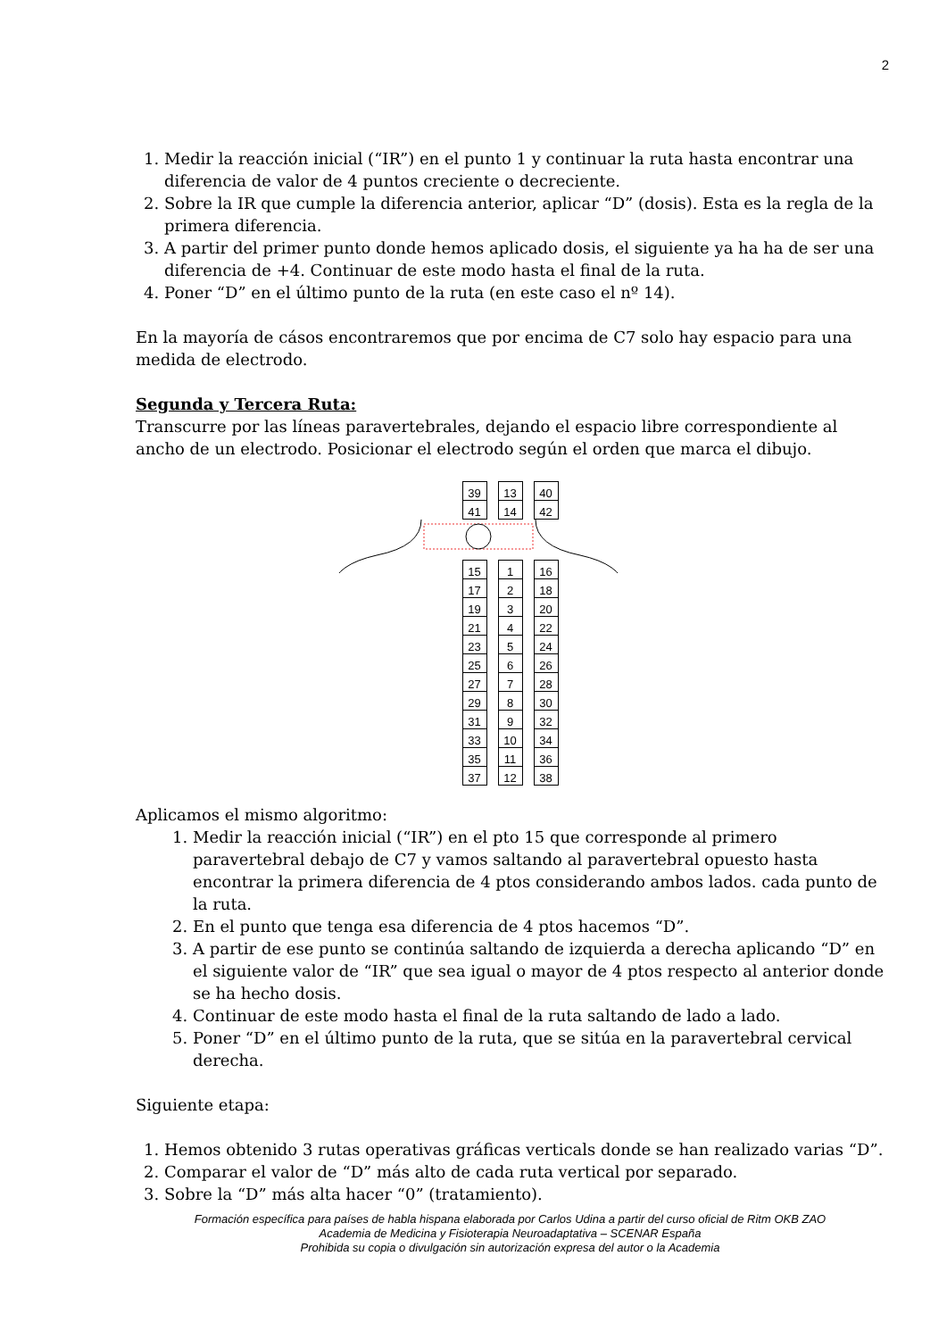2
1. Medir la reacción inicial (“IR”) en el punto 1 y continuar la ruta hasta encontrar una diferencia de valor de 4 puntos creciente o decreciente.
2. Sobre la IR que cumple la diferencia anterior, aplicar “D” (dosis). Esta es la regla de la primera diferencia.
3. A partir del primer punto donde hemos aplicado dosis, el siguiente ya ha ha de ser una diferencia de +4. Continuar de este modo hasta el final de la ruta.
4. Poner “D” en el último punto de la ruta (en este caso el nº 14).
En la mayoría de cásos encontraremos que por encima de C7 solo hay espacio para una medida de electrodo.
Segunda y Tercera Ruta:
Transcurre por las líneas paravertebrales, dejando el espacio libre correspondiente al ancho de un electrodo. Posicionar el electrodo según el orden que marca el dibujo.
39
41
13
14
40
42
15
17
19
21
23
25
27
29
31
33
35
37
1
2
3
4
5
6
7
8
9
10
11
12
16
18
20
22
24
26
28
30
32
34
36
38
Aplicamos el mismo algoritmo:
1. Medir la reacción inicial (“IR”) en el pto 15 que corresponde al primero paravertebral debajo de C7 y vamos saltando al paravertebral opuesto hasta encontrar la primera diferencia de 4 ptos considerando ambos lados. cada punto de la ruta.
2. En el punto que tenga esa diferencia de 4 ptos hacemos “D”.
3. A partir de ese punto se continúa saltando de izquierda a derecha aplicando “D” en el siguiente valor de “IR” que sea igual o mayor de 4 ptos respecto al anterior donde se ha hecho dosis.
4. Continuar de este modo hasta el final de la ruta saltando de lado a lado.
5. Poner “D” en el último punto de la ruta, que se sitúa en la paravertebral cervical derecha.
Siguiente etapa:
1. Hemos obtenido 3 rutas operativas gráficas verticals donde se han realizado varias “D”.
2. Comparar el valor de “D” más alto de cada ruta vertical por separado.
3. Sobre la “D” más alta hacer “0” (tratamiento).
Formación específica para países de habla hispana elaborada por Carlos Udina a partir del curso oficial de Ritm OKB ZAO
Academia de Medicina y Fisioterapia Neuroadaptativa – SCENAR España
Prohibida su copia o divulgación sin autorización expresa del autor o la Academia